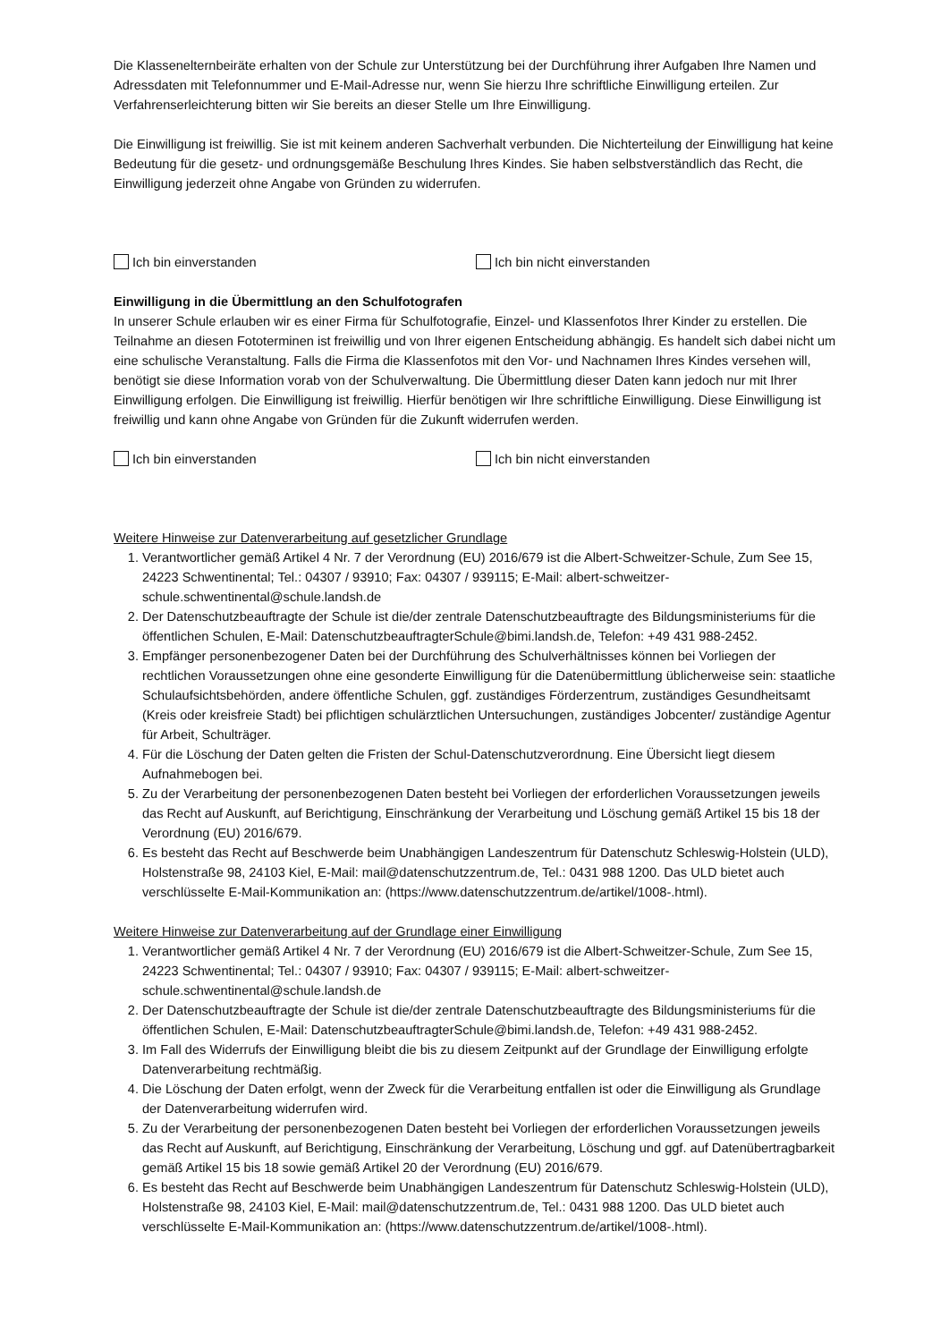Die Klassenelternbeiräte erhalten von der Schule zur Unterstützung bei der Durchführung ihrer Aufgaben Ihre Namen und Adressdaten mit Telefonnummer und E-Mail-Adresse nur, wenn Sie hierzu Ihre schriftliche Einwilligung erteilen. Zur Verfahrenserleichterung bitten wir Sie bereits an dieser Stelle um Ihre Einwilligung.
Die Einwilligung ist freiwillig. Sie ist mit keinem anderen Sachverhalt verbunden. Die Nichterteilung der Einwilligung hat keine Bedeutung für die gesetz- und ordnungsgemäße Beschulung Ihres Kindes. Sie haben selbstverständlich das Recht, die Einwilligung jederzeit ohne Angabe von Gründen zu widerrufen.
Ich bin einverstanden Ich bin nicht einverstanden
Einwilligung in die Übermittlung an den Schulfotografen
In unserer Schule erlauben wir es einer Firma für Schulfotografie, Einzel- und Klassenfotos Ihrer Kinder zu erstellen. Die Teilnahme an diesen Fototerminen ist freiwillig und von Ihrer eigenen Entscheidung abhängig. Es handelt sich dabei nicht um eine schulische Veranstaltung. Falls die Firma die Klassenfotos mit den Vor- und Nachnamen Ihres Kindes versehen will, benötigt sie diese Information vorab von der Schulverwaltung. Die Übermittlung dieser Daten kann jedoch nur mit Ihrer Einwilligung erfolgen. Die Einwilligung ist freiwillig. Hierfür benötigen wir Ihre schriftliche Einwilligung. Diese Einwilligung ist freiwillig und kann ohne Angabe von Gründen für die Zukunft widerrufen werden.
Ich bin einverstanden Ich bin nicht einverstanden
Weitere Hinweise zur Datenverarbeitung auf gesetzlicher Grundlage
1. Verantwortlicher gemäß Artikel 4 Nr. 7 der Verordnung (EU) 2016/679 ist die Albert-Schweitzer-Schule, Zum See 15, 24223 Schwentinental; Tel.: 04307 / 93910; Fax: 04307 / 939115; E-Mail: albert-schweitzer-schule.schwentinental@schule.landsh.de
2. Der Datenschutzbeauftragte der Schule ist die/der zentrale Datenschutzbeauftragte des Bildungsministeriums für die öffentlichen Schulen, E-Mail: DatenschutzbeauftragterSchule@bimi.landsh.de, Telefon: +49 431 988-2452.
3. Empfänger personenbezogener Daten bei der Durchführung des Schulverhältnisses können bei Vorliegen der rechtlichen Voraussetzungen ohne eine gesonderte Einwilligung für die Datenübermittlung üblicherweise sein: staatliche Schulaufsichtsbehörden, andere öffentliche Schulen, ggf. zuständiges Förderzentrum, zuständiges Gesundheitsamt (Kreis oder kreisfreie Stadt) bei pflichtigen schulärztlichen Untersuchungen, zuständiges Jobcenter/ zuständige Agentur für Arbeit, Schulträger.
4. Für die Löschung der Daten gelten die Fristen der Schul-Datenschutzverordnung. Eine Übersicht liegt diesem Aufnahmebogen bei.
5. Zu der Verarbeitung der personenbezogenen Daten besteht bei Vorliegen der erforderlichen Voraussetzungen jeweils das Recht auf Auskunft, auf Berichtigung, Einschränkung der Verarbeitung und Löschung gemäß Artikel 15 bis 18 der Verordnung (EU) 2016/679.
6. Es besteht das Recht auf Beschwerde beim Unabhängigen Landeszentrum für Datenschutz Schleswig-Holstein (ULD), Holstenstraße 98, 24103 Kiel, E-Mail: mail@datenschutzzentrum.de, Tel.: 0431 988 1200. Das ULD bietet auch verschlüsselte E-Mail-Kommunikation an: (https://www.datenschutzzentrum.de/artikel/1008-.html).
Weitere Hinweise zur Datenverarbeitung auf der Grundlage einer Einwilligung
1. Verantwortlicher gemäß Artikel 4 Nr. 7 der Verordnung (EU) 2016/679 ist die Albert-Schweitzer-Schule, Zum See 15, 24223 Schwentinental; Tel.: 04307 / 93910; Fax: 04307 / 939115; E-Mail: albert-schweitzer-schule.schwentinental@schule.landsh.de
2. Der Datenschutzbeauftragte der Schule ist die/der zentrale Datenschutzbeauftragte des Bildungsministeriums für die öffentlichen Schulen, E-Mail: DatenschutzbeauftragterSchule@bimi.landsh.de, Telefon: +49 431 988-2452.
3. Im Fall des Widerrufs der Einwilligung bleibt die bis zu diesem Zeitpunkt auf der Grundlage der Einwilligung erfolgte Datenverarbeitung rechtmäßig.
4. Die Löschung der Daten erfolgt, wenn der Zweck für die Verarbeitung entfallen ist oder die Einwilligung als Grundlage der Datenverarbeitung widerrufen wird.
5. Zu der Verarbeitung der personenbezogenen Daten besteht bei Vorliegen der erforderlichen Voraussetzungen jeweils das Recht auf Auskunft, auf Berichtigung, Einschränkung der Verarbeitung, Löschung und ggf. auf Datenübertragbarkeit gemäß Artikel 15 bis 18 sowie gemäß Artikel 20 der Verordnung (EU) 2016/679.
6. Es besteht das Recht auf Beschwerde beim Unabhängigen Landeszentrum für Datenschutz Schleswig-Holstein (ULD), Holstenstraße 98, 24103 Kiel, E-Mail: mail@datenschutzzentrum.de, Tel.: 0431 988 1200. Das ULD bietet auch verschlüsselte E-Mail-Kommunikation an: (https://www.datenschutzzentrum.de/artikel/1008-.html).